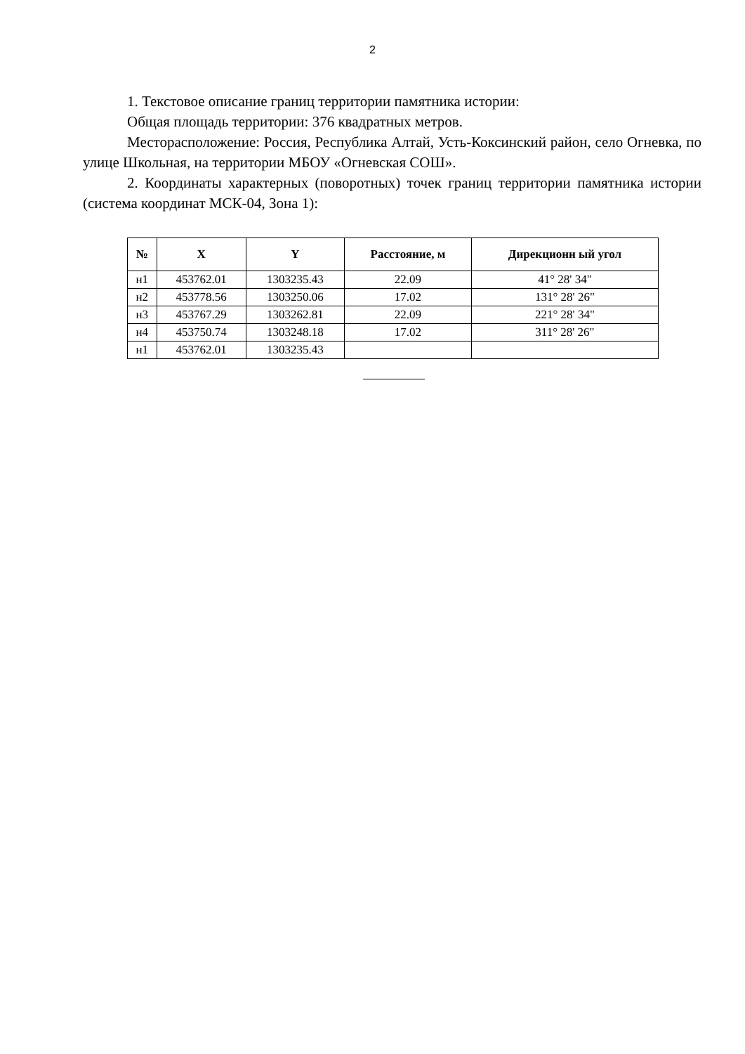2
1. Текстовое описание границ территории памятника истории:
Общая площадь территории: 376 квадратных метров.
Месторасположение: Россия, Республика Алтай, Усть-Коксинский район, село Огневка, по улице Школьная, на территории МБОУ «Огневская СОШ».
2. Координаты характерных (поворотных) точек границ территории памятника истории (система координат МСК-04, Зона 1):
| № | X | Y | Расстояние, м | Дирекционн ый угол |
| --- | --- | --- | --- | --- |
| н1 | 453762.01 | 1303235.43 | 22.09 | 41° 28' 34" |
| н2 | 453778.56 | 1303250.06 | 17.02 | 131° 28' 26" |
| н3 | 453767.29 | 1303262.81 | 22.09 | 221° 28' 34" |
| н4 | 453750.74 | 1303248.18 | 17.02 | 311° 28' 26" |
| н1 | 453762.01 | 1303235.43 | | |